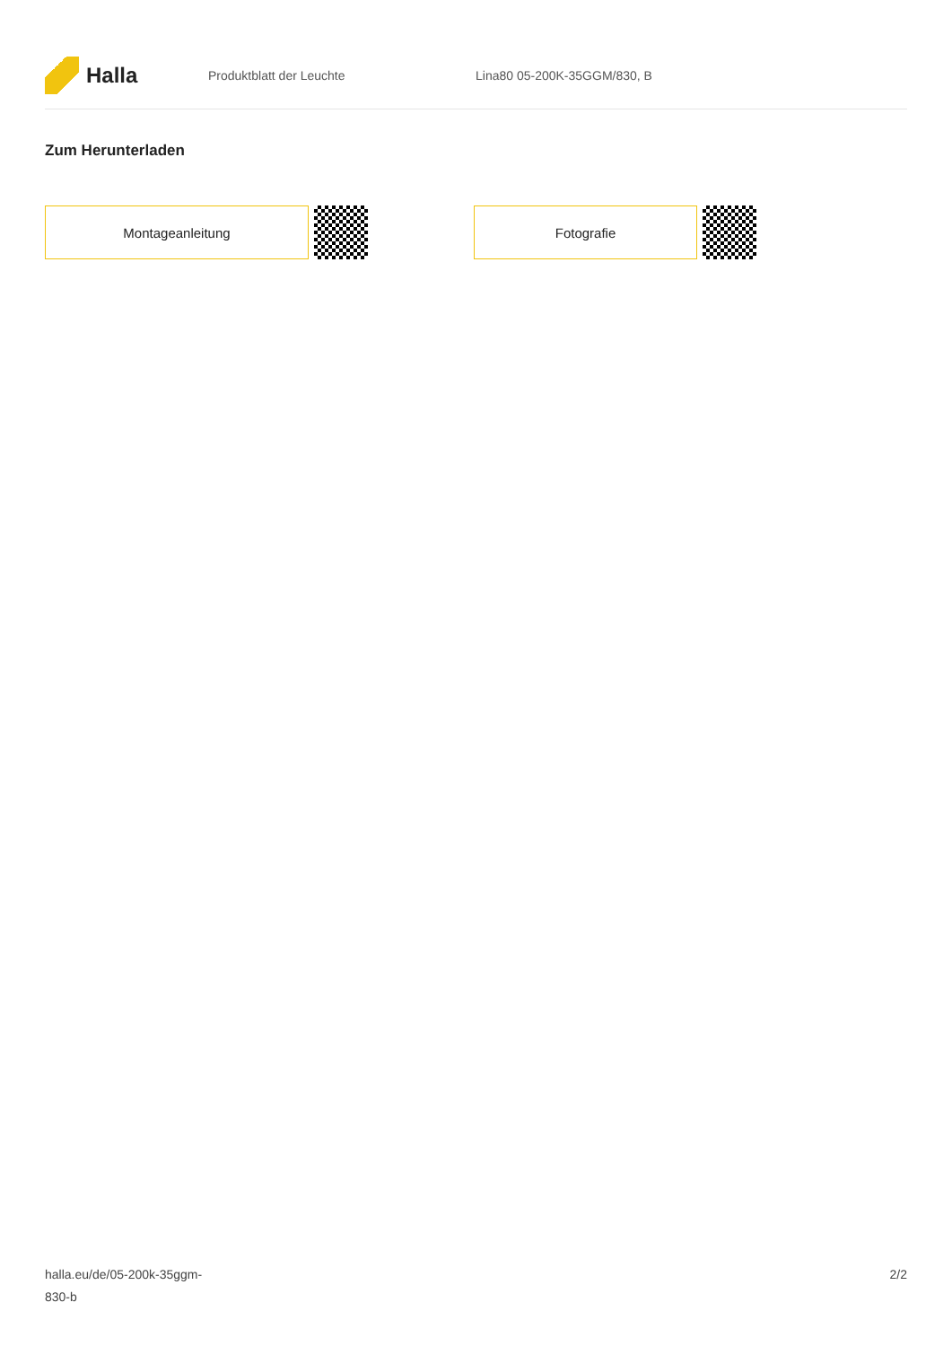Halla
Produktblatt der Leuchte Lina80 05-200K-35GGM/830, B
Zum Herunterladen
Montageanleitung Fotografie
halla.eu/de/05-200k-35ggm-
830-b
2/2